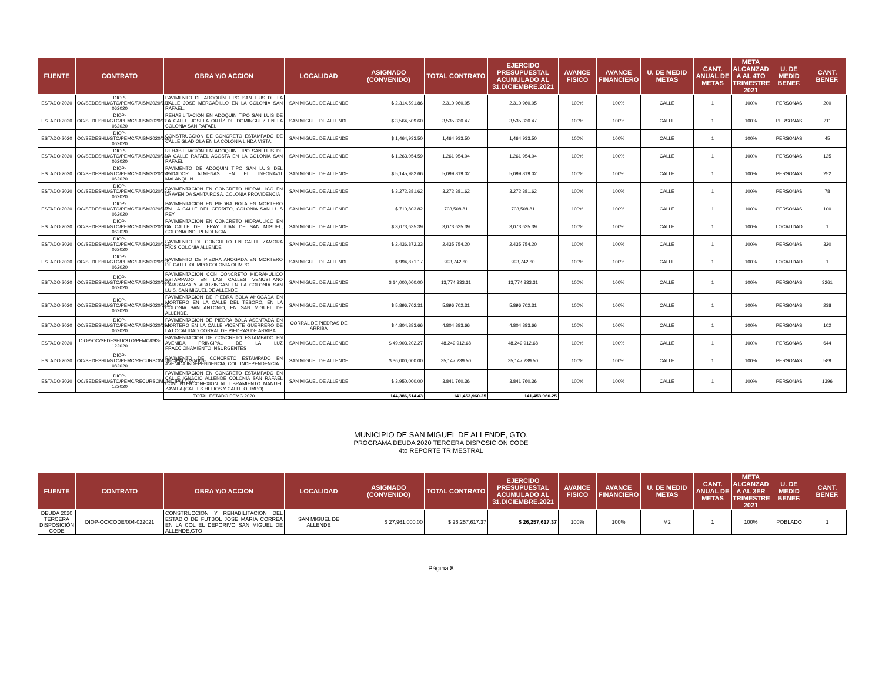| FUENTE | CONTRATO | OBRA Y/O ACCION | LOCALIDAD | ASIGNADO (CONVENIDO) | TOTAL CONTRATO | EJERCIDO PRESUPUESTAL ACUMULADO AL 31.DICIEMBRE.2021 | AVANCE FISICO | AVANCE FINANCIERO | U. DE MEDID METAS | CANT. ANUAL DE METAS | META ALCANZAD A AL 4TO TRIMESTRE 2021 | U. DE MEDID BENEF. | CANT. BENEF. |
| --- | --- | --- | --- | --- | --- | --- | --- | --- | --- | --- | --- | --- | --- |
| ESTADO 2020 | DIOP-OC/SEDESHU/GTO/PEMC/FAISM2020/026-062020 | PAVIMENTO DE ADOQUÍN TIPO SAN LUIS DE LA CALLE JOSE MERCADILLO EN LA COLONIA SAN RAFAEL. | SAN MIGUEL DE ALLENDE | $ 2,314,591.86 | 2,310,960.05 | 2,310,960.05 | 100% | 100% | CALLE | 1 | 100% | PERSONAS | 200 |
| ESTADO 2020 | DIOP-OC/SEDESHU/GTO/PEMC/FAISM2020/027-062020 | REHABILITACIÓN EN ADOQUIN TIPO SAN LUIS DE LA CALLE JOSEFA ORTÍZ DE DOMINGUEZ EN LA COLONIA SAN RAFAEL | SAN MIGUEL DE ALLENDE | $ 3,564,509.60 | 3,535,330.47 | 3,535,330.47 | 100% | 100% | CALLE | 1 | 100% | PERSONAS | 211 |
| ESTADO 2020 | DIOP-OC/SEDESHU/GTO/PEMC/FAISM2020/036-062020 | CONSTRUCCION DE CONCRETO ESTAMPADO DE CALLE GLADIOLA EN LA COLONIA LINDA VISTA. | SAN MIGUEL DE ALLENDE | $ 1,464,933.50 | 1,464,933.50 | 1,464,933.50 | 100% | 100% | CALLE | 1 | 100% | PERSONAS | 45 |
| ESTADO 2020 | DIOP-OC/SEDESHU/GTO/PEMC/FAISM2020/030-062020 | REHABILITACIÓN EN ADOQUIN TIPO SAN LUIS DE LA CALLE RAFAEL ACOSTA EN LA COLONIA SAN RAFAEL | SAN MIGUEL DE ALLENDE | $ 1,263,054.59 | 1,261,954.04 | 1,261,954.04 | 100% | 100% | CALLE | 1 | 100% | PERSONAS | 125 |
| ESTADO 2020 | DIOP-OC/SEDESHU/GTO/PEMC/FAISM2020/023-062020 | PAVIMENTO DE ADOQUÍN TIPO SAN LUIS DEL ANDADOR ALMENAS EN EL INFONAVIT MALANQUIN. | SAN MIGUEL DE ALLENDE | $ 5,145,982.66 | 5,099,819.02 | 5,099,819.02 | 100% | 100% | CALLE | 1 | 100% | PERSONAS | 252 |
| ESTADO 2020 | DIOP-OC/SEDESHU/GTO/PEMC/FAISM2020/032-062020 | PAVIMENTACION EN CONCRETO HIDRAULICO EN LA AVENIDA SANTA ROSA, COLONIA PROVIDENCIA | SAN MIGUEL DE ALLENDE | $ 3,272,381.62 | 3,272,381.62 | 3,272,381.62 | 100% | 100% | CALLE | 1 | 100% | PERSONAS | 78 |
| ESTADO 2020 | DIOP-OC/SEDESHU/GTO/PEMC/FAISM2020/035-062020 | PAVIMENTACION EN PIEDRA BOLA EN MORTERO EN LA CALLE DEL CERRITO, COLONIA SAN LUIS REY. | SAN MIGUEL DE ALLENDE | $ 710,803.82 | 703,508.81 | 703,508.81 | 100% | 100% | CALLE | 1 | 100% | PERSONAS | 100 |
| ESTADO 2020 | DIOP-OC/SEDESHU/GTO/PEMC/FAISM2020/028-062020 | PAVIMENTACION EN CONCRETO HIDRAULICO EN LA CALLE DEL FRAY JUAN DE SAN MIGUEL, COLONIA INDEPENDENCIA. | SAN MIGUEL DE ALLENDE | $ 3,073,635.39 | 3,073,635.39 | 3,073,635.39 | 100% | 100% | CALLE | 1 | 100% | LOCALIDAD | 1 |
| ESTADO 2020 | DIOP-OC/SEDESHU/GTO/PEMC/FAISM2020/033-062020 | PAVIMENTO DE CONCRETO EN CALLE ZAMORA RIOS COLONIA ALLENDE. | SAN MIGUEL DE ALLENDE | $ 2,436,872.33 | 2,435,754.20 | 2,435,754.20 | 100% | 100% | CALLE | 1 | 100% | PERSONAS | 320 |
| ESTADO 2020 | DIOP-OC/SEDESHU/GTO/PEMC/FAISM2020/029-062020 | PAVIMENTO DE PIEDRA AHOGADA EN MORTERO DE CALLE OLIMPO COLONIA OLIMPO. | SAN MIGUEL DE ALLENDE | $ 994,871.17 | 993,742.60 | 993,742.60 | 100% | 100% | CALLE | 1 | 100% | LOCALIDAD | 1 |
| ESTADO 2020 | DIOP-OC/SEDESHU/GTO/PEMC/FAISM2020/024-062020 | PAVIMENTACION CON CONCRETO HIDRAHULICO ESTAMPADO EN LAS CALLES VENUSTIANO CARRANZA Y APATZINGAN EN LA COLONIA SAN LUIS. SAN MIGUEL DE ALLENDE | SAN MIGUEL DE ALLENDE | $ 14,000,000.00 | 13,774,333.31 | 13,774,333.31 | 100% | 100% | CALLE | 1 | 100% | PERSONAS | 3261 |
| ESTADO 2020 | DIOP-OC/SEDESHU/GTO/PEMC/FAISM2020/025-062020 | PAVIMENTACION DE PIEDRA BOLA AHOGADA EN MORTERO EN LA CALLE DEL TESORO, EN LA COLONIA SAN ANTONIO, EN SAN MIGUEL DE ALLENDE. | SAN MIGUEL DE ALLENDE | $ 5,896,702.31 | 5,896,702.31 | 5,896,702.31 | 100% | 100% | CALLE | 1 | 100% | PERSONAS | 238 |
| ESTADO 2020 | DIOP-OC/SEDESHU/GTO/PEMC/FAISM2020/034-062020 | PAVIMENTACION DE PIEDRA BOLA ASENTADA EN MORTERO EN LA CALLE VICENTE GUERRERO DE LA LOCALIDAD CORRAL DE PIEDRAS DE ARRIBA | CORRAL DE PIEDRAS DE ARRIBA | $ 4,804,883.66 | 4,804,883.66 | 4,804,883.66 | 100% | 100% | CALLE | 1 | 100% | PERSONAS | 102 |
| ESTADO 2020 | DIOP-OC/SEDESHU/GTO/PEMC/093-122020 | PAVIMENTACION DE CONCRETO ESTAMPADO EN AVENIDA PRINCIPAL DE LA LUZ FRACCIONAMIENTO INSURGENTES | SAN MIGUEL DE ALLENDE | $ 49,903,202.27 | 48,249,912.68 | 48,249,912.68 | 100% | 100% | CALLE | 1 | 100% | PERSONAS | 644 |
| ESTADO 2020 | DIOP-OC/SEDESHU/GTO/PEMC/RECURSOMUNICIPAL2020/066-082020 | PAVIMENTO DE CONCRETO ESTAMPADO EN AVENIDA INDEPENDENCIA, COL. INDEPENDENCIA | SAN MIGUEL DE ALLENDE | $ 36,000,000.00 | 35,147,239.50 | 35,147,239.50 | 100% | 100% | CALLE | 1 | 100% | PERSONAS | 589 |
| ESTADO 2020 | DIOP-OC/SEDESHU/GTO/PEMC/RECURSOMUNICIPAL/092-122020 | PAVIMENTACION EN CONCRETO ESTAMPADO EN CALLE IGNACIO ALLENDE COLONIA SAN RAFAEL CON INTERCONEXION AL LIBRAMIENTO MANUEL ZAVALA (CALLES HELIOS Y CALLE OLIMPO) | SAN MIGUEL DE ALLENDE | $ 3,950,000.00 | 3,841,760.36 | 3,841,760.36 | 100% | 100% | CALLE | 1 | 100% | PERSONAS | 1396 |
| | | TOTAL ESTADO PEMC 2020 | | 144,386,514.43 | 141,453,960.25 | 141,453,960.25 | | | | | | | |
MUNICIPIO DE SAN MIGUEL DE ALLENDE, GTO.
PROGRAMA DEUDA 2020 TERCERA DISPOSICION CODE
4to REPORTE TRIMESTRAL
| FUENTE | CONTRATO | OBRA Y/O ACCION | LOCALIDAD | ASIGNADO (CONVENIDO) | TOTAL CONTRATO | EJERCIDO PRESUPUESTAL ACUMULADO AL 31.DICIEMBRE.2021 | AVANCE FISICO | AVANCE FINANCIERO | U. DE MEDID METAS | CANT. ANUAL DE METAS | META ALCANZAD A AL 3ER TRIMESTRE 2021 | U. DE MEDID BENEF. | CANT. BENEF. |
| --- | --- | --- | --- | --- | --- | --- | --- | --- | --- | --- | --- | --- | --- |
| DEUDA 2020 TERCERA DISPOSICIÓN CODE | DIOP-OC/CODE/004-022021 | CONSTRUCCION Y REHABILITACION DEL ESTADIO DE FUTBOL JOSE MARIA CORREA EN LA COL EL DEPORIVO SAN MIGUEL DE ALLENDE,GTO | SAN MIGUEL DE ALLENDE | $ 27,961,000.00 | $ 26,257,617.37 | $ 26,257,617.37 | 100% | 100% | M2 | 1 | 100% | POBLADO | 1 |
Página 8